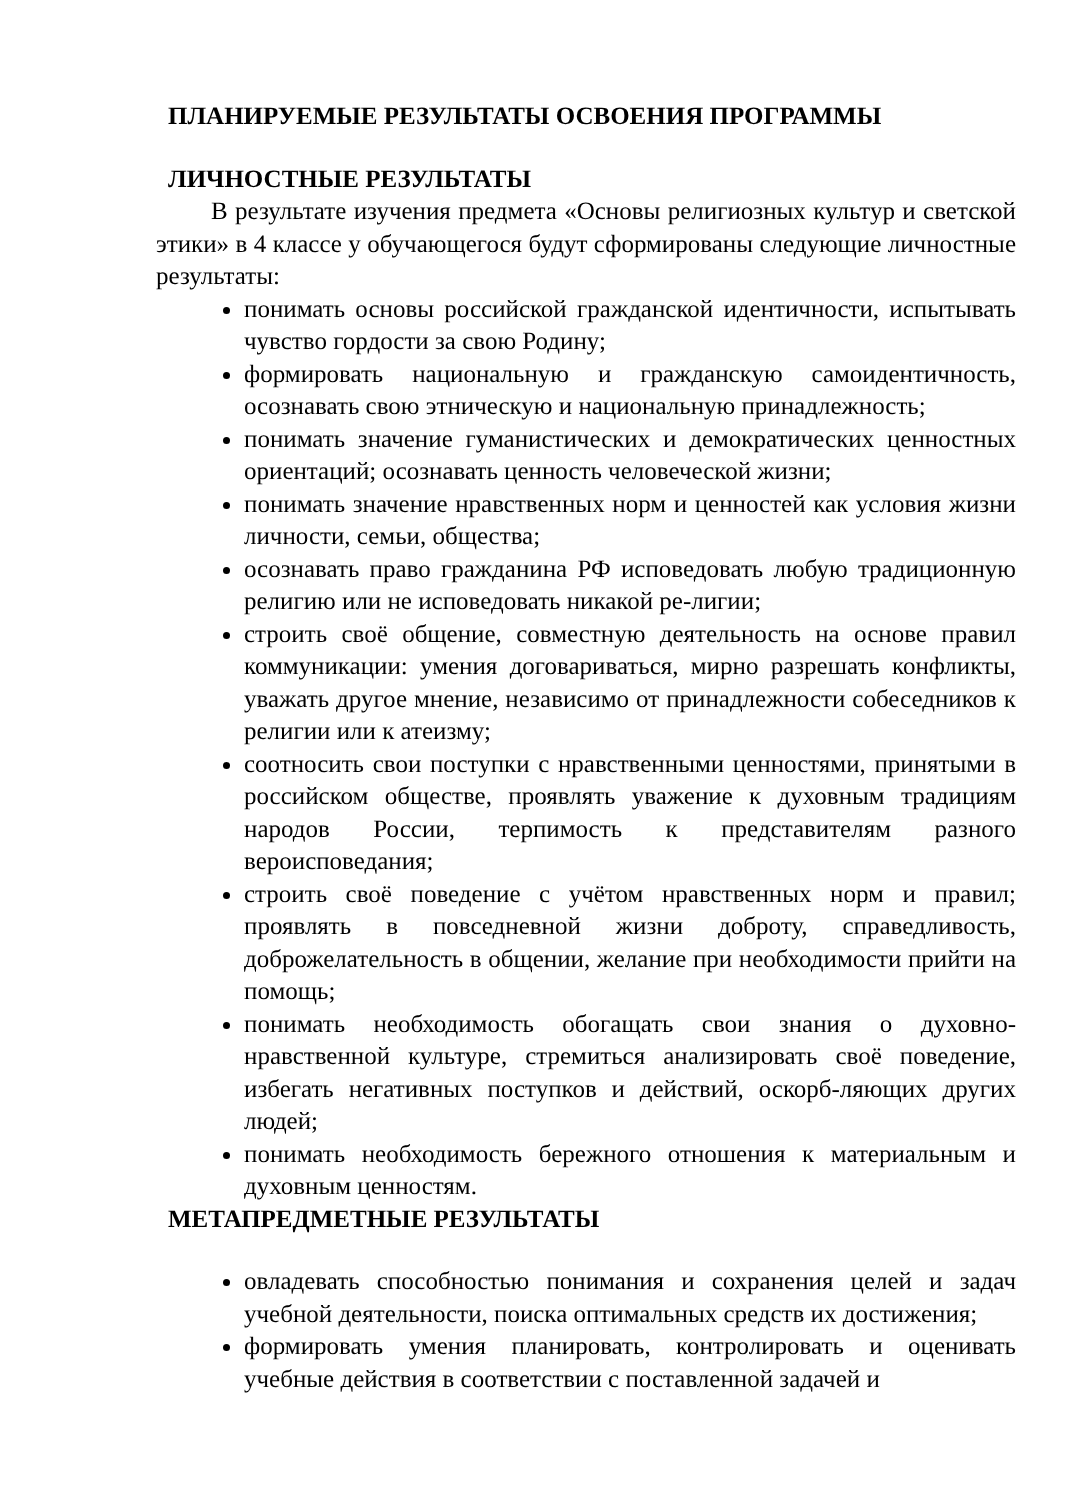ПЛАНИРУЕМЫЕ РЕЗУЛЬТАТЫ ОСВОЕНИЯ ПРОГРАММЫ
ЛИЧНОСТНЫЕ РЕЗУЛЬТАТЫ
В результате изучения предмета «Основы религиозных культур и светской этики» в 4 классе у обучающегося будут сформированы следующие личностные результаты:
понимать основы российской гражданской идентичности, испытывать чувство гордости за свою Родину;
формировать национальную и гражданскую самоидентичность, осознавать свою этническую и национальную принадлежность;
понимать значение гуманистических и демократических ценностных ориентаций; осознавать ценность человеческой жизни;
понимать значение нравственных норм и ценностей как условия жизни личности, семьи, общества;
осознавать право гражданина РФ исповедовать любую традиционную религию или не исповедовать никакой ре-лигии;
строить своё общение, совместную деятельность на основе правил коммуникации: умения договариваться, мирно разрешать конфликты, уважать другое мнение, независимо от принадлежности собеседников к религии или к атеизму;
соотносить свои поступки с нравственными ценностями, принятыми в российском обществе, проявлять уважение к духовным традициям народов России, терпимость к представителям разного вероисповедания;
строить своё поведение с учётом нравственных норм и правил; проявлять в повседневной жизни доброту, справедливость, доброжелательность в общении, желание при необходимости прийти на помощь;
понимать необходимость обогащать свои знания о духовно-нравственной культуре, стремиться анализировать своё поведение, избегать негативных поступков и действий, оскорб-ляющих других людей;
понимать необходимость бережного отношения к материальным и духовным ценностям.
МЕТАПРЕДМЕТНЫЕ РЕЗУЛЬТАТЫ
овладевать способностью понимания и сохранения целей и задач учебной деятельности, поиска оптимальных средств их достижения;
формировать умения планировать, контролировать и оценивать учебные действия в соответствии с поставленной задачей и